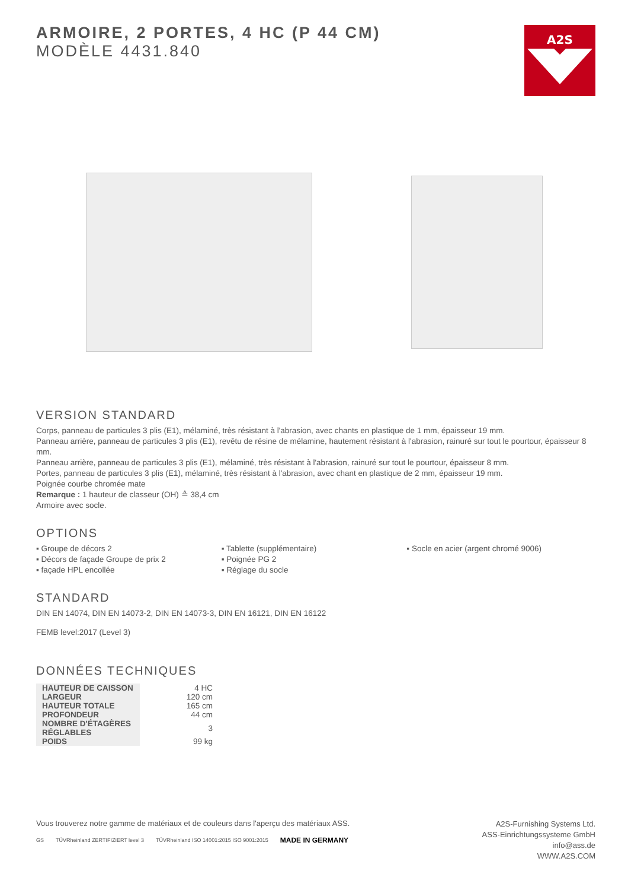A2S
ARMOIRE, 2 PORTES, 4 HC (P 44 CM)
MODÈLE 4431.840
VERSION STANDARD
Corps, panneau de particules 3 plis (E1), mélaminé, très résistant à l'abrasion, avec chants en plastique de 1 mm, épaisseur 19 mm.
Panneau arrière, panneau de particules 3 plis (E1), revêtu de résine de mélamine, hautement résistant à l'abrasion, rainuré sur tout le pourtour, épaisseur 8 mm.
Panneau arrière, panneau de particules 3 plis (E1), mélaminé, très résistant à l'abrasion, rainuré sur tout le pourtour, épaisseur 8 mm.
Portes, panneau de particules 3 plis (E1), mélaminé, très résistant à l'abrasion, avec chant en plastique de 2 mm, épaisseur 19 mm.
Poignée courbe chromée mate
Remarque : 1 hauteur de classeur (OH) ≙ 38,4 cm
Armoire avec socle.
OPTIONS
▪ Groupe de décors 2
▪ Décors de façade Groupe de prix 2
▪ façade HPL encollée
▪ Tablette (supplémentaire)
▪ Poignée PG 2
▪ Réglage du socle
▪ Socle en acier (argent chromé 9006)
STANDARD
DIN EN 14074, DIN EN 14073-2, DIN EN 14073-3, DIN EN 16121, DIN EN 16122
FEMB level:2017 (Level 3)
DONNÉES TECHNIQUES
| HAUTEUR DE CAISSON | 4 HC |
| LARGEUR | 120 cm |
| HAUTEUR TOTALE | 165 cm |
| PROFONDEUR | 44 cm |
| NOMBRE D'ÉTAGÈRES RÉGLABLES | 3 |
| POIDS | 99 kg |
Vous trouverez notre gamme de matériaux et de couleurs dans l'aperçu des matériaux ASS.
GS TÜVRheinland ZERTIFIZIERT level 3 TÜVRheinland ISO 14001:2015 ISO 9001:2015 MADE IN GERMANY
A2S-Furnishing Systems Ltd.
ASS-Einrichtungssysteme GmbH
info@ass.de
WWW.A2S.COM